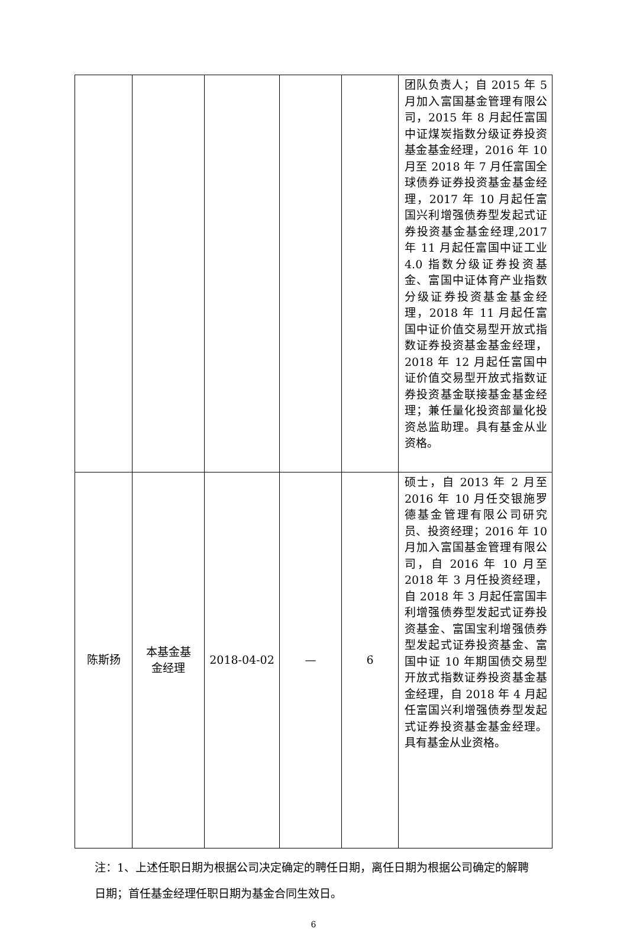| | | | | | 团队负责人；自 2015 年 5 月加入富国基金管理有限公司，2015 年 8 月起任富国中证煤炭指数分级证券投资基金基金经理，2016 年 10 月至 2018 年 7 月任富国全球债券证券投资基金基金经理，2017 年 10 月起任富国兴利增强债券型发起式证券投资基金基金经理,2017 年 11 月起任富国中证工业 4.0 指数分级证券投资基金、富国中证体育产业指数分级证券投资基金基金经理，2018 年 11 月起任富国中证价值交易型开放式指数证券投资基金基金经理，2018 年 12 月起任富国中证价值交易型开放式指数证券投资基金联接基金基金经理；兼任量化投资部量化投资总监助理。具有基金从业资格。 |
| 陈斯扬 | 本基金基 金经理 | 2018-04-02 | — | 6 | 硕士，自 2013 年 2 月至 2016 年 10 月任交银施罗德基金管理有限公司研究员、投资经理；2016 年 10 月加入富国基金管理有限公司，自 2016 年 10 月至 2018 年 3 月任投资经理，自 2018 年 3 月起任富国丰利增强债券型发起式证券投资基金、富国宝利增强债券型发起式证券投资基金、富国中证 10 年期国债交易型开放式指数证券投资基金基金经理，自 2018 年 4 月起任富国兴利增强债券型发起式证券投资基金基金经理。具有基金从业资格。 |
注：1、上述任职日期为根据公司决定确定的聘任日期，离任日期为根据公司确定的解聘日期；首任基金经理任职日期为基金合同生效日。
6